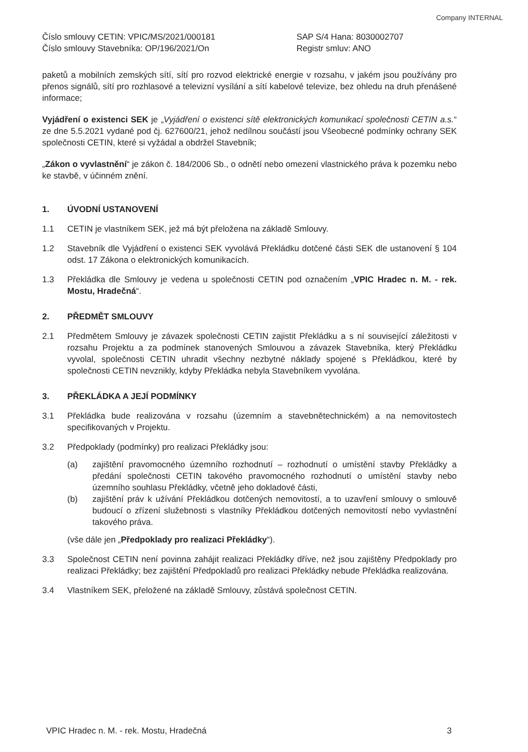Company INTERNAL
Číslo smlouvy CETIN: VPIC/MS/2021/000181
Číslo smlouvy Stavebníka: OP/196/2021/On
SAP S/4 Hana: 8030002707
Registr smluv: ANO
paketů a mobilních zemských sítí, sítí pro rozvod elektrické energie v rozsahu, v jakém jsou používány pro přenos signálů, sítí pro rozhlasové a televizní vysílání a sítí kabelové televize, bez ohledu na druh přenášené informace;
Vyjádření o existenci SEK je „Vyjádření o existenci sítě elektronických komunikací společnosti CETIN a.s.“ ze dne 5.5.2021 vydané pod čj. 627600/21, jehož nedílnou součástí jsou Všeobecné podmínky ochrany SEK společnosti CETIN, které si vyžádal a obdržel Stavebník;
„Zákon o vyvlastnění“ je zákon č. 184/2006 Sb., o odnětí nebo omezení vlastnického práva k pozemku nebo ke stavbě, v účinném znění.
1. ÚVODNÍ USTANOVENÍ
1.1 CETIN je vlastníkem SEK, jež má být přeložena na základě Smlouvy.
1.2 Stavebník dle Vyjádření o existenci SEK vyvolává Překládku dotčené části SEK dle ustanovení § 104 odst. 17 Zákona o elektronických komunikacích.
1.3 Překládka dle Smlouvy je vedena u společnosti CETIN pod označením „VPIC Hradec n. M. - rek. Mostu, Hradečná“.
2. PŘEDMĚT SMLOUVY
2.1 Předmětem Smlouvy je závazek společnosti CETIN zajistit Překládku a s ní související záležitosti v rozsahu Projektu a za podmínek stanovených Smlouvou a závazek Stavebníka, který Překládku vyvolal, společnosti CETIN uhradit všechny nezbytné náklady spojené s Překládkou, které by společnosti CETIN nevznikly, kdyby Překládka nebyla Stavebníkem vyvolána.
3. PŘEKLÁDKA A JEJÍ PODMÍNKY
3.1 Překládka bude realizována v rozsahu (územním a stavebnětechnickém) a na nemovitostech specifikovaných v Projektu.
3.2 Předpoklady (podmínky) pro realizaci Překládky jsou:
(a) zajištění pravomocného územního rozhodnutí – rozhodnutí o umístění stavby Překládky a předání společnosti CETIN takového pravomocného rozhodnutí o umístění stavby nebo územního souhlasu Překládky, včetně jeho dokladové části,
(b) zajištění práv k užívání Překládkou dotčených nemovitostí, a to uzavření smlouvy o smlouvě budoucí o zřízení služebnosti s vlastníky Překládkou dotčených nemovitostí nebo vyvlastnění takového práva.
(vše dále jen „Předpoklady pro realizaci Překládky“).
3.3 Společnost CETIN není povinna zahájit realizaci Překládky dříve, než jsou zajištěny Předpoklady pro realizaci Překládky; bez zajištění Předpokladů pro realizaci Překládky nebude Překládka realizována.
3.4 Vlastníkem SEK, přeložené na základě Smlouvy, zůstává společnost CETIN.
VPIC Hradec n. M. - rek. Mostu, Hradečná 3